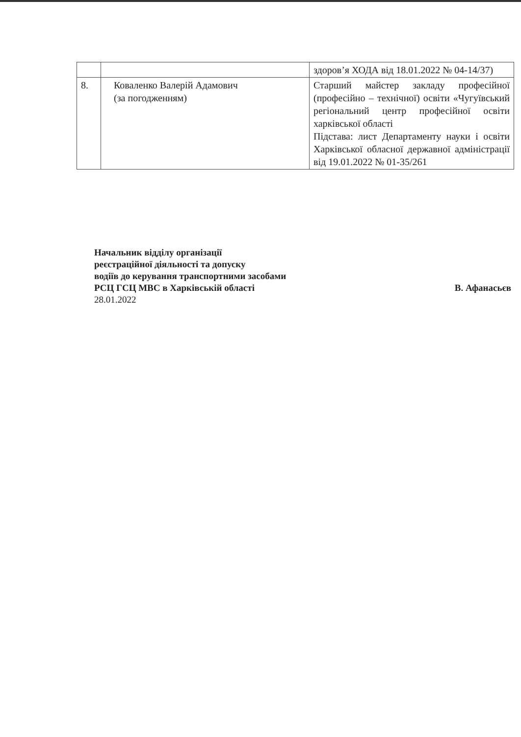| | | здоров’я ХОДА від 18.01.2022 № 04-14/37) |
| 8. | Коваленко Валерій Адамович (за погодженням) | Старший майстер закладу професійної (професійно – технічної) освіти «Чугуївський регіональний центр професійної освіти харківської області Підстава: лист Департаменту науки і освіти Харківської обласної державної адміністрації від 19.01.2022 № 01-35/261 |
Начальник відділу організації
реєстраційної діяльності та допуску
водіїв до керування транспортними засобами
РСЦ ГСЦ МВС в Харківській області В. Афанасьєв
28.01.2022